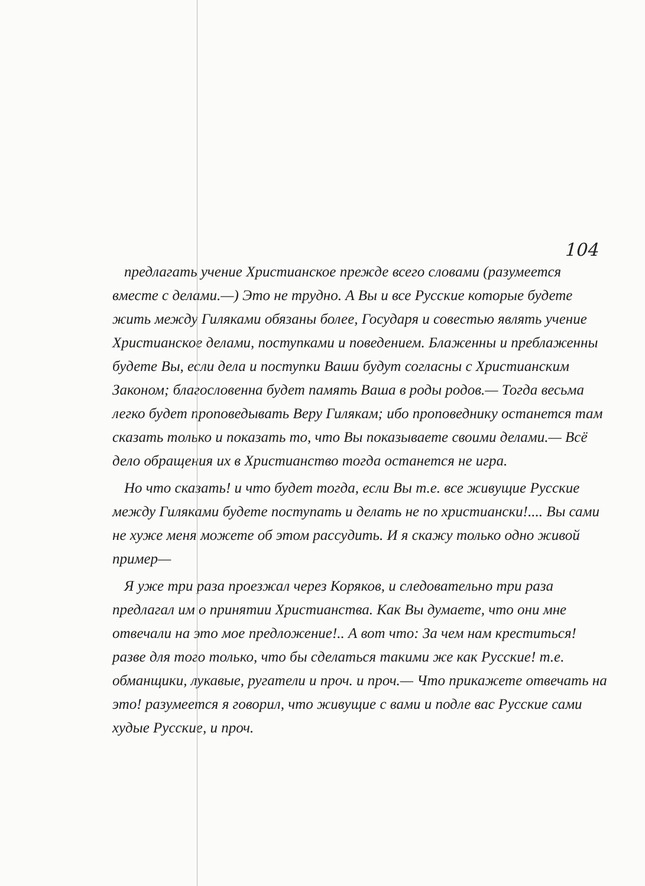104
предлагать учение Христианское прежде всего словами (разумеется вместе с делами.—) Это не трудно. А Вы и все Русские которые будете жить между Гиляками обязаны более, Государя и совестью являть учение Христианское делами, поступками и поведением. Блаженны и преблаженны будете Вы, если дела и поступки Ваши будут согласны с Христианским Законом; благословенна будет память Ваша в роды родов.— Тогда весьма легко будет проповедывать Веру Гилякам; ибо проповеднику останется там сказать только и показать то, что Вы показываете своими делами.— Всё дело обращения их в Христианство тогда останется не игра.
Но что сказать! и что будет тогда, если Вы т.е. все живущие Русские между Гиляками будете поступать и делать не по христиански!.... Вы сами не хуже меня можете об этом рассудить. И я скажу только одно живой пример—
Я уже три раза проезжал через Коряков, и следовательно три раза предлагал им о принятии Христианства. Как Вы думаете, что они мне отвечали на это мое предложение!.. А вот что: За чем нам креститься! развe для того только, что бы сделаться такими же как Русские! т.е. обманщики, лукавые, ругатели и проч. и проч.— Что прикажете отвечать на это! разумеется я говорил, что живущие с вами и подле вас Русские сами худые Русские, и проч.